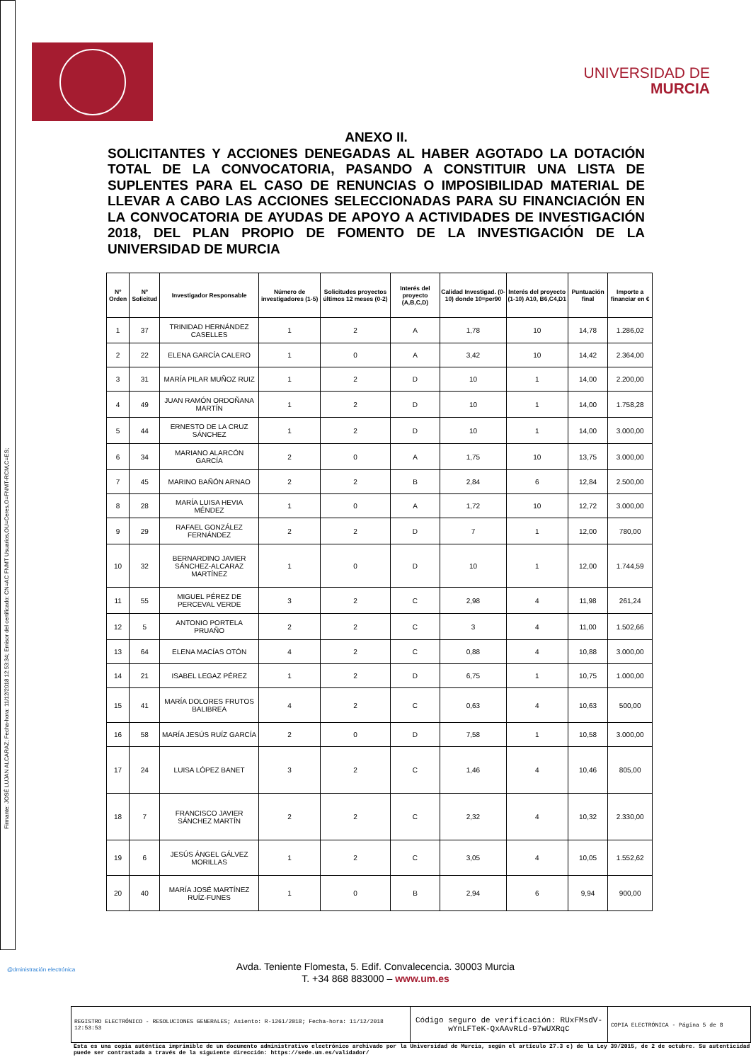Firmante: JOSÉ LUJAN ALCARAZ; Fecha-hora: 11/12/2018 12:53:34; Emisor del certificado: CN=AC FNMT Usuarios,OU=Ceres,O=FNMT-RCM,C=ES;
UNIVERSIDAD DE
MURCIA
ANEXO II.
SOLICITANTES Y ACCIONES DENEGADAS AL HABER AGOTADO LA DOTACIÓN TOTAL DE LA CONVOCATORIA, PASANDO A CONSTITUIR UNA LISTA DE SUPLENTES PARA EL CASO DE RENUNCIAS O IMPOSIBILIDAD MATERIAL DE LLEVAR A CABO LAS ACCIONES SELECCIONADAS PARA SU FINANCIACIÓN EN LA CONVOCATORIA DE AYUDAS DE APOYO A ACTIVIDADES DE INVESTIGACIÓN 2018, DEL PLAN PROPIO DE FOMENTO DE LA INVESTIGACIÓN DE LA UNIVERSIDAD DE MURCIA
| Nº Orden | Nº Solicitud | Investigador Responsable | Número de investigadores (1-5) | Solicitudes proyectos últimos 12 meses (0-2) | Interés del proyecto (A,B,C,D) | Calidad Investigad. (0-10) donde 10=per90 | Interés del proyecto (1-10) A10, B6,C4,D1 | Puntuación final | Importe a financiar en € |
| --- | --- | --- | --- | --- | --- | --- | --- | --- | --- |
| 1 | 37 | TRINIDAD HERNÁNDEZ CASELLES | 1 | 2 | A | 1,78 | 10 | 14,78 | 1.286,02 |
| 2 | 22 | ELENA GARCÍA CALERO | 1 | 0 | A | 3,42 | 10 | 14,42 | 2.364,00 |
| 3 | 31 | MARÍA PILAR MUÑOZ RUIZ | 1 | 2 | D | 10 | 1 | 14,00 | 2.200,00 |
| 4 | 49 | JUAN RAMÓN ORDOÑANA MARTÍN | 1 | 2 | D | 10 | 1 | 14,00 | 1.758,28 |
| 5 | 44 | ERNESTO DE LA CRUZ SÁNCHEZ | 1 | 2 | D | 10 | 1 | 14,00 | 3.000,00 |
| 6 | 34 | MARIANO ALARCÓN GARCÍA | 2 | 0 | A | 1,75 | 10 | 13,75 | 3.000,00 |
| 7 | 45 | MARINO BAÑÓN ARNAO | 2 | 2 | B | 2,84 | 6 | 12,84 | 2.500,00 |
| 8 | 28 | MARÍA LUISA HEVIA MÉNDEZ | 1 | 0 | A | 1,72 | 10 | 12,72 | 3.000,00 |
| 9 | 29 | RAFAEL GONZÁLEZ FERNÁNDEZ | 2 | 2 | D | 7 | 1 | 12,00 | 780,00 |
| 10 | 32 | BERNARDINO JAVIER SÁNCHEZ-ALCARAZ MARTÍNEZ | 1 | 0 | D | 10 | 1 | 12,00 | 1.744,59 |
| 11 | 55 | MIGUEL PÉREZ DE PERCEVAL VERDE | 3 | 2 | C | 2,98 | 4 | 11,98 | 261,24 |
| 12 | 5 | ANTONIO PORTELA PRUAÑO | 2 | 2 | C | 3 | 4 | 11,00 | 1.502,66 |
| 13 | 64 | ELENA MACÍAS OTÓN | 4 | 2 | C | 0,88 | 4 | 10,88 | 3.000,00 |
| 14 | 21 | ISABEL LEGAZ PÉREZ | 1 | 2 | D | 6,75 | 1 | 10,75 | 1.000,00 |
| 15 | 41 | MARÍA DOLORES FRUTOS BALIBREA | 4 | 2 | C | 0,63 | 4 | 10,63 | 500,00 |
| 16 | 58 | MARÍA JESÚS RUÍZ GARCÍA | 2 | 0 | D | 7,58 | 1 | 10,58 | 3.000,00 |
| 17 | 24 | LUISA LÓPEZ BANET | 3 | 2 | C | 1,46 | 4 | 10,46 | 805,00 |
| 18 | 7 | FRANCISCO JAVIER SÁNCHEZ MARTÍN | 2 | 2 | C | 2,32 | 4 | 10,32 | 2.330,00 |
| 19 | 6 | JESÚS ÁNGEL GÁLVEZ MORILLAS | 1 | 2 | C | 3,05 | 4 | 10,05 | 1.552,62 |
| 20 | 40 | MARÍA JOSÉ MARTÍNEZ RUÍZ-FUNES | 1 | 0 | B | 2,94 | 6 | 9,94 | 900,00 |
@dministración electrónica
Avda. Teniente Flomesta, 5. Edif. Convalecencia. 30003 Murcia
T. +34 868 883000 – www.um.es
REGISTRO ELECTRÓNICO - RESOLUCIONES GENERALES; Asiento: R-1261/2018; Fecha-hora: 11/12/2018 12:53:53
Código seguro de verificación: RUxFMsdV-wYnLFTeK-QxAAvRLd-97wUXRqC
COPIA ELECTRÓNICA - Página 5 de 8
Esta es una copia auténtica imprimible de un documento administrativo electrónico archivado por la Universidad de Murcia, según el artículo 27.3 c) de la Ley 39/2015, de 2 de octubre. Su autenticidad puede ser contrastada a través de la siguiente dirección: https://sede.um.es/validador/